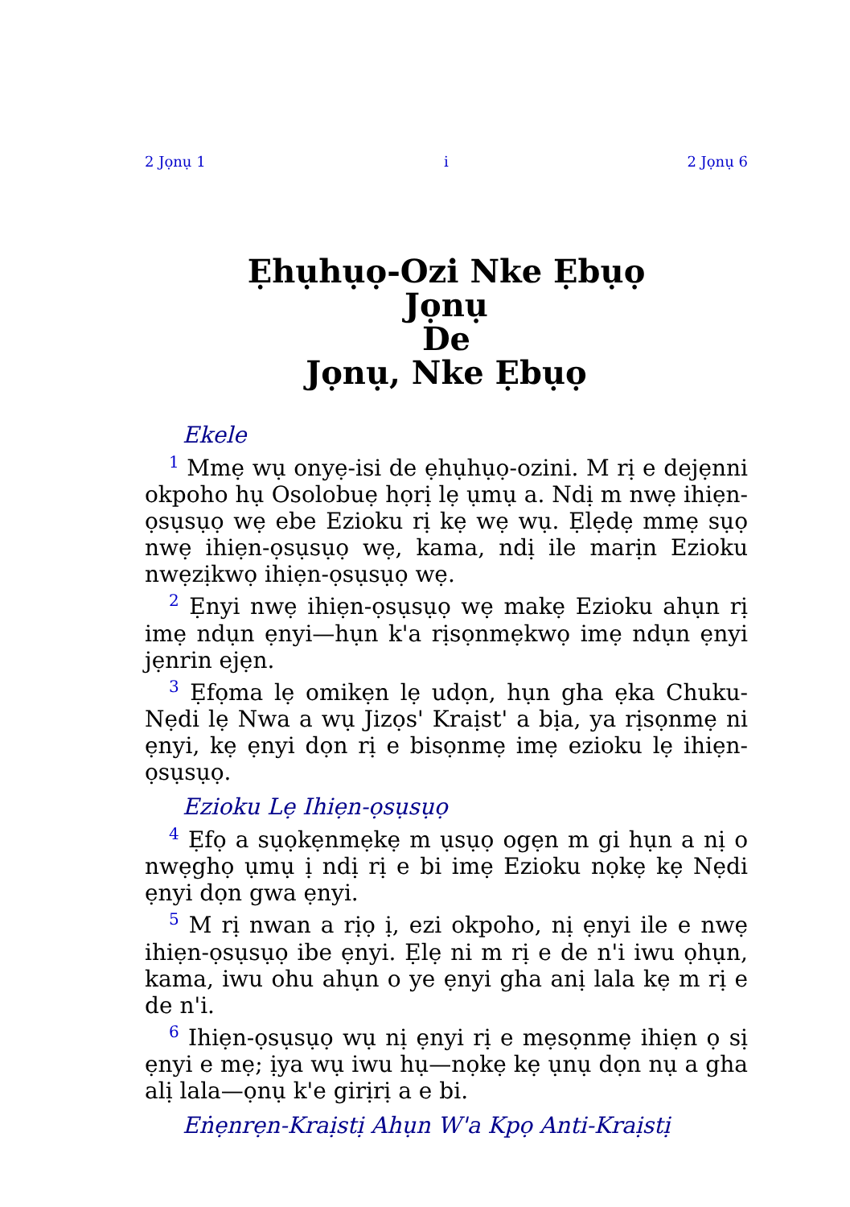2 Jọnụ 1 i 2 Jọnụ 6
Ẹhụhụọ-Ozi Nke Ẹbụọ
Jọnụ
De
Jọnụ, Nke Ẹbụọ
Ekele
<sup>1</sup> Mmẹ wụ onyẹ-isi de ẹhụhụọ-ozini. M rị e dejẹnni okpoho hụ Osolobuẹ họrị lẹ ụmụ a. Ndị m nwẹ ihiẹn-ọsụsụọ wẹ ebe Ezioku rị kẹ wẹ wụ. Ẹlẹdẹ mmẹ sụọ nwẹ ihiẹn-ọsụsụọ wẹ, kama, ndị ile marịn Ezioku nwẹzịkwọ ihiẹn-ọsụsụọ wẹ.
<sup>2</sup> Ẹnyi nwẹ ihiẹn-ọsụsụọ wẹ makẹ Ezioku ahụn rị imẹ ndụn ẹnyi—hụn k'a rịsọnmẹkwọ imẹ ndụn ẹnyi jẹnrin ejẹn.
<sup>3</sup> Ẹfọma lẹ omikẹn lẹ udọn, hụn gha ẹka Chuku-Nẹdi lẹ Nwa a wụ Jizọs' Kraịst' a bịa, ya rịsọnmẹ ni ẹnyi, kẹ ẹnyi dọn rị e bisọnmẹ imẹ ezioku lẹ ihiẹn-ọsụsụọ.
Ezioku Lẹ Ihiẹn-ọsụsụọ
<sup>4</sup> Ẹfọ a sụọkẹnmẹkẹ m ụsụọ ogẹn m gi hụn a nị o nwẹghọ ụmụ ị ndị rị e bi imẹ Ezioku nọkẹ kẹ Nẹdi ẹnyi dọn gwa ẹnyi.
<sup>5</sup> M rị nwan a rịọ ị, ezi okpoho, nị ẹnyi ile e nwẹ ihiẹn-ọsụsụọ ibe ẹnyi. Ẹlẹ ni m rị e de n'i iwu ọhụn, kama, iwu ohu ahụn o ye ẹnyi gha anị lala kẹ m rị e de n'i.
<sup>6</sup> Ihiẹn-ọsụsụọ wụ nị ẹnyi rị e mẹsọnmẹ ihiẹn ọ sị ẹnyi e mẹ; ịya wụ iwu hụ—nọkẹ kẹ ụnụ dọn nụ a gha alị lala—ọnụ k'e girịrị a e bi.
Eṅẹnrẹn-Kraịstị Ahụn W'a Kpọ Anti-Kraịstị